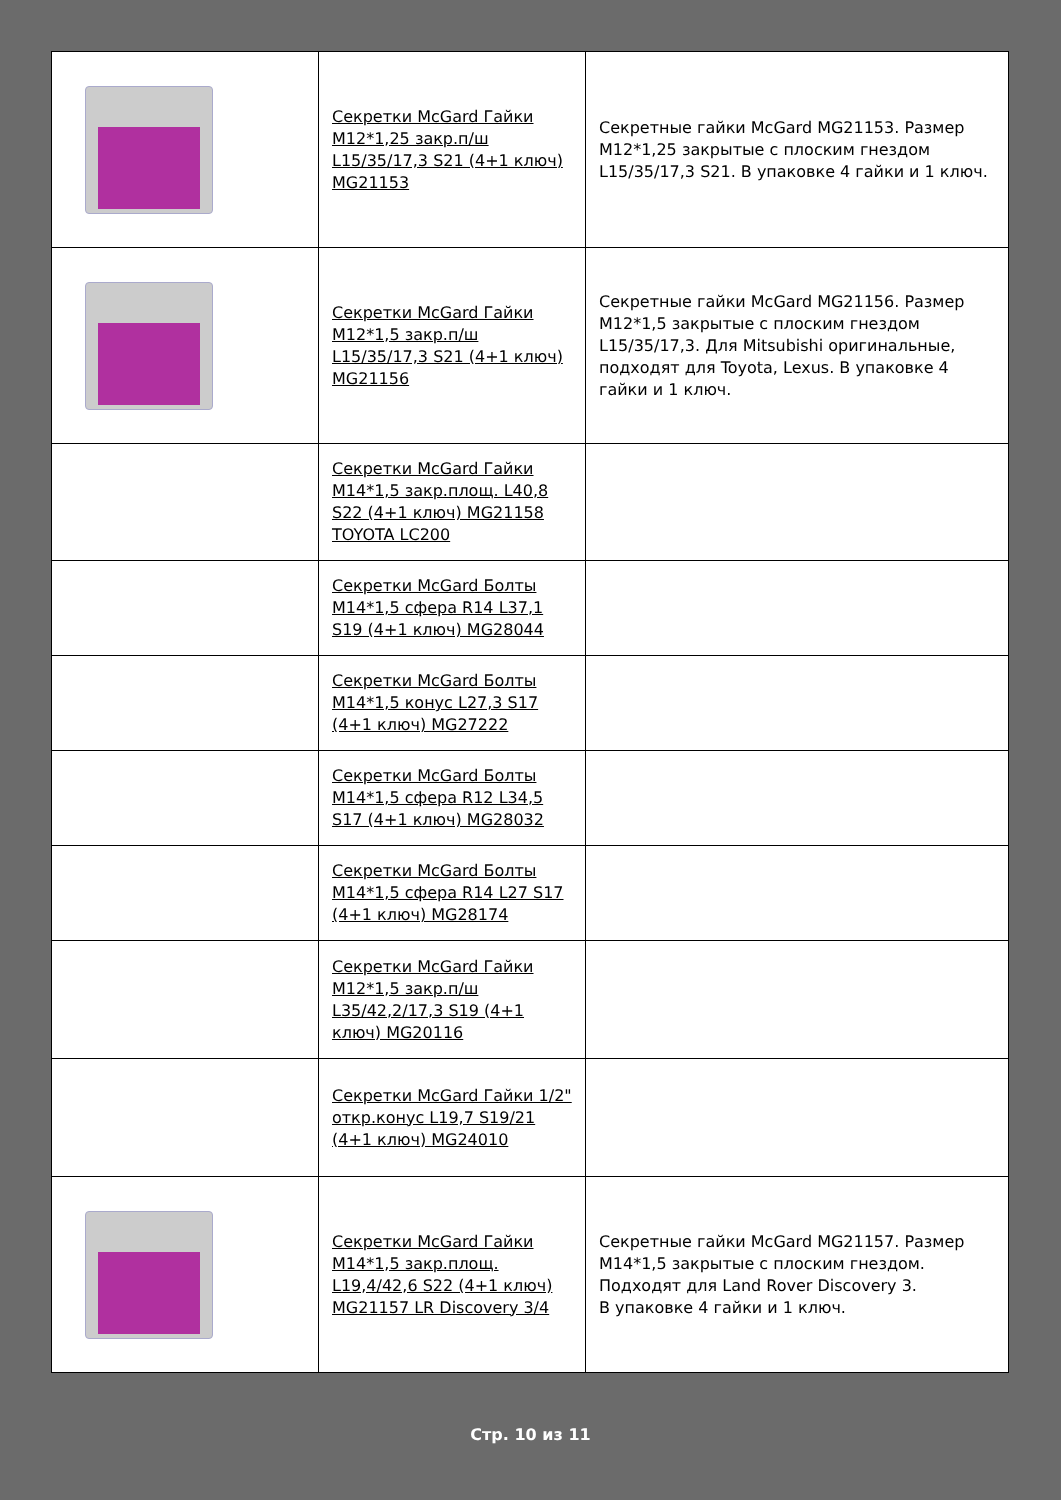| | Секретки McGard Гайки M12*1,25 закр.п/ш L15/35/17,3 S21 (4+1 ключ) MG21153 | Секретные гайки McGard MG21153. Размер M12*1,25 закрытые с плоским гнездом L15/35/17,3 S21. В упаковке 4 гайки и 1 ключ. |
| | Секретки McGard Гайки M12*1,5 закр.п/ш L15/35/17,3 S21 (4+1 ключ) MG21156 | Секретные гайки McGard MG21156. Размер M12*1,5 закрытые с плоским гнездом L15/35/17,3. Для Mitsubishi оригинальные, подходят для Toyota, Lexus. В упаковке 4 гайки и 1 ключ. |
| | Секретки McGard Гайки M14*1,5 закр.площ. L40,8 S22 (4+1 ключ) MG21158 TOYOTA LC200 | |
| | Секретки McGard Болты M14*1,5 сфера R14 L37,1 S19 (4+1 ключ) MG28044 | |
| | Секретки McGard Болты M14*1,5 конус L27,3 S17 (4+1 ключ) MG27222 | |
| | Секретки McGard Болты M14*1,5 сфера R12 L34,5 S17 (4+1 ключ) MG28032 | |
| | Секретки McGard Болты M14*1,5 сфера R14 L27 S17 (4+1 ключ) MG28174 | |
| | Секретки McGard Гайки M12*1,5 закр.п/ш L35/42,2/17,3 S19 (4+1 ключ) MG20116 | |
| | Секретки McGard Гайки 1/2" откр.конус L19,7 S19/21 (4+1 ключ) MG24010 | |
| | Секретки McGard Гайки M14*1,5 закр.площ. L19,4/42,6 S22 (4+1 ключ) MG21157 LR Discovery 3/4 | Секретные гайки McGard MG21157. Размер M14*1,5 закрытые с плоским гнездом. Подходят для Land Rover Discovery 3. В упаковке 4 гайки и 1 ключ. |
Стр. 10 из 11